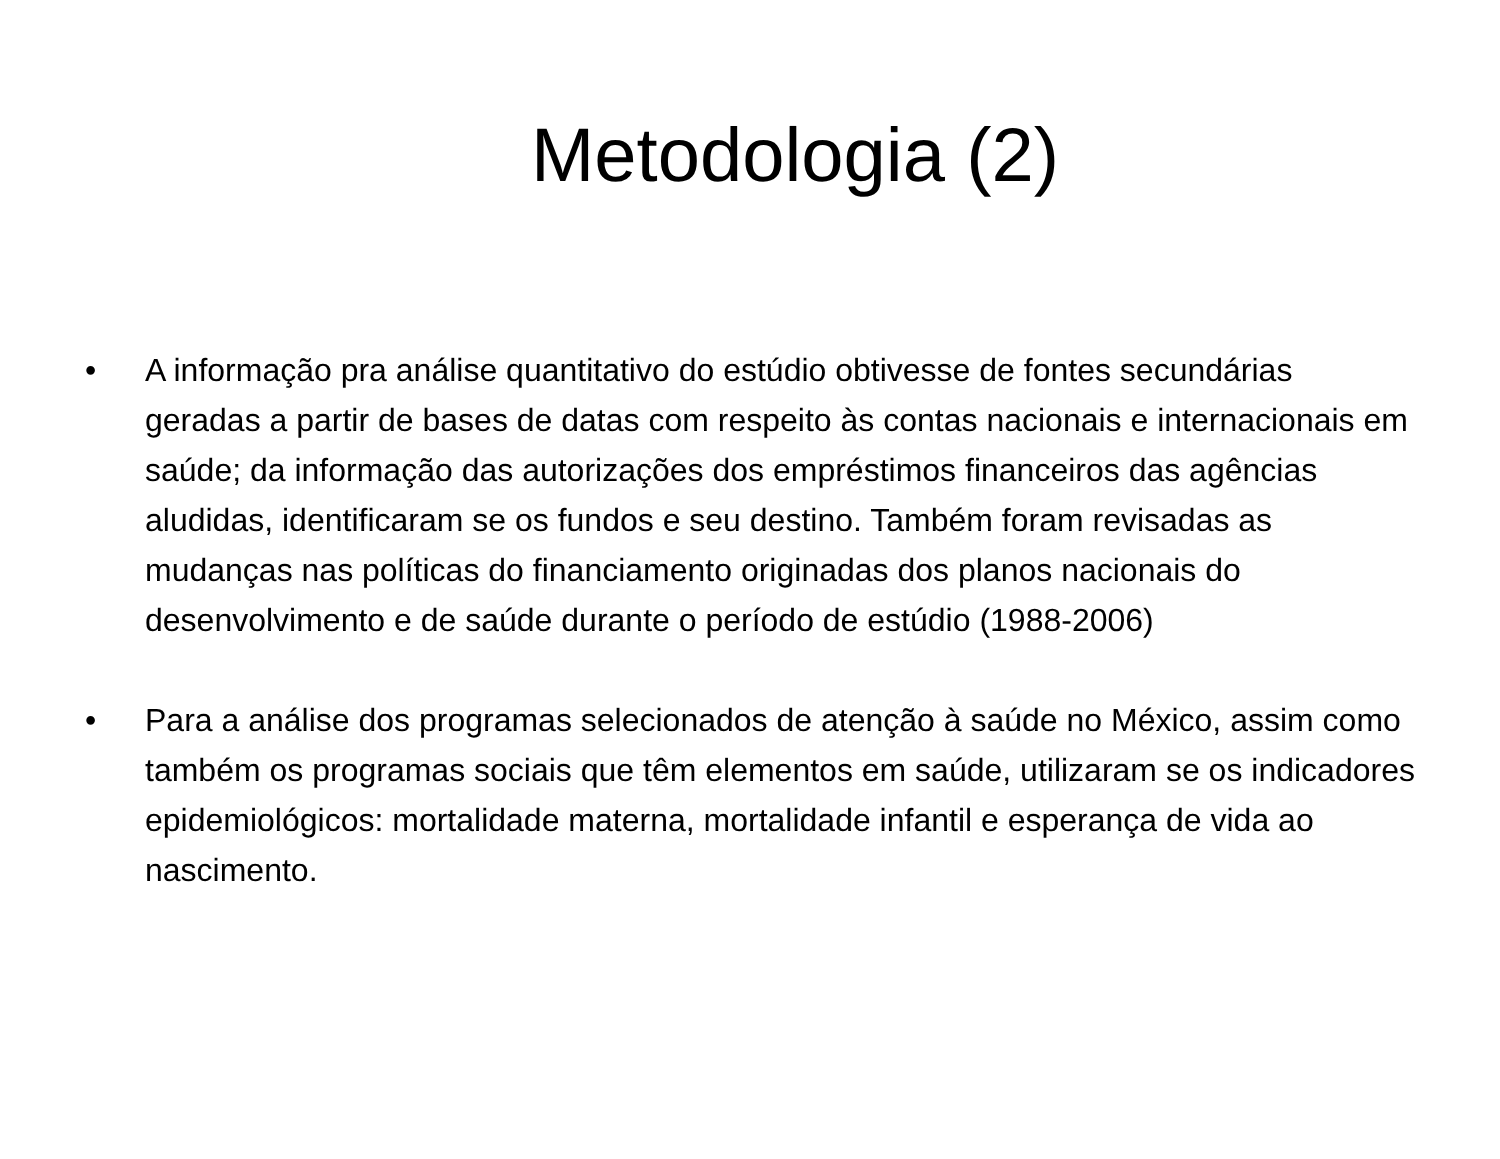Metodologia (2)
• A informação pra análise quantitativo do estúdio obtivesse de fontes secundárias geradas a partir de bases de datas com respeito às contas nacionais e internacionais em saúde; da informação das autorizações dos empréstimos financeiros das agências aludidas, identificaram se os fundos e seu destino. Também foram revisadas as mudanças nas políticas do financiamento originadas dos planos nacionais do desenvolvimento e de saúde durante o período de estúdio (1988-2006)
• Para a análise dos programas selecionados de atenção à saúde no México, assim como também os programas sociais que têm elementos em saúde, utilizaram se os indicadores epidemiológicos: mortalidade materna, mortalidade infantil e esperança de vida ao nascimento.